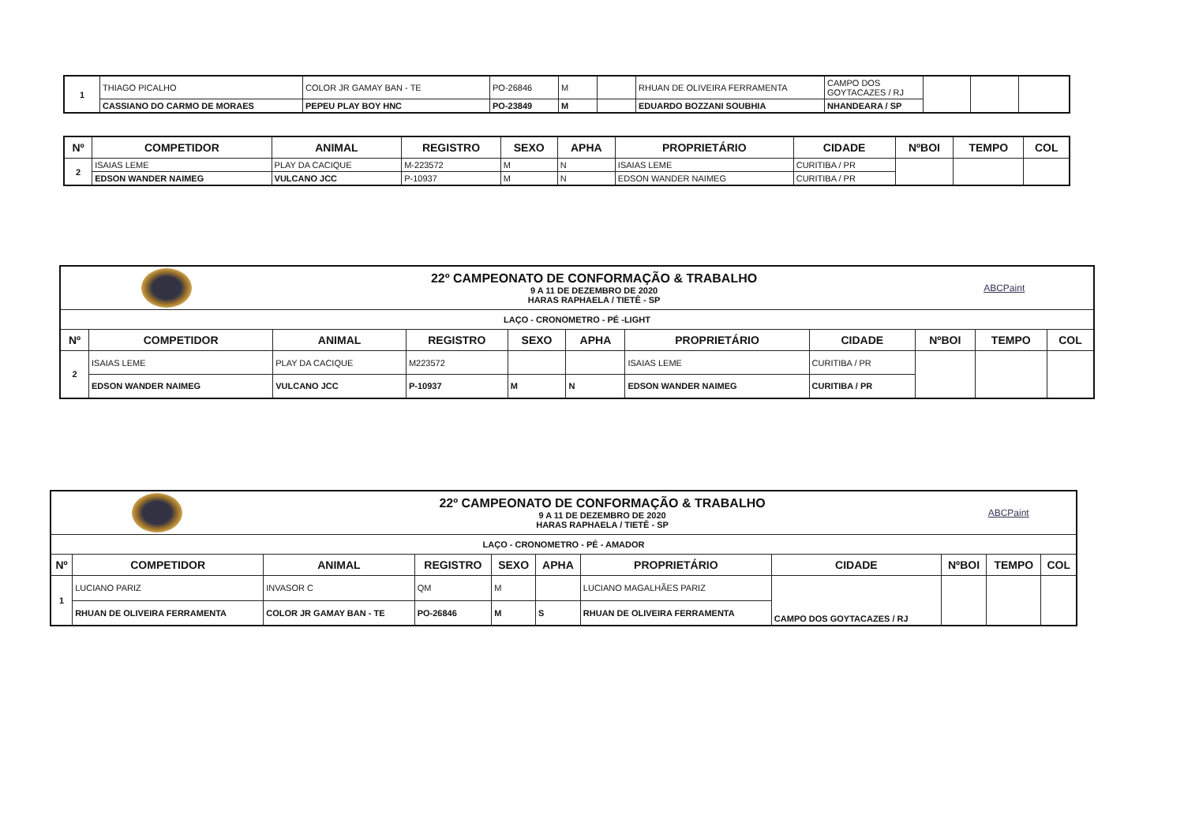| 1 | THIAGO PICALHO | COLOR JR GAMAY BAN - TE | PO-26846 | M | | RHUAN DE OLIVEIRA FERRAMENTA | CAMPO DOS GOYTACAZES / RJ | | | |
| | CASSIANO DO CARMO DE MORAES | PEPEU PLAY BOY HNC | PO-23849 | M | | EDUARDO BOZZANI SOUBHIA | NHANDEARA / SP | | | |
| Nº | COMPETIDOR | ANIMAL | REGISTRO | SEXO | APHA | PROPRIETÁRIO | CIDADE | NºBOI | TEMPO | COL |
| --- | --- | --- | --- | --- | --- | --- | --- | --- | --- | --- |
| 2 | ISAIAS LEME | PLAY DA CACIQUE | M-223572 | M | N | ISAIAS LEME | CURITIBA / PR | | | |
| | EDSON WANDER NAIMEG | VULCANO JCC | P-10937 | M | N | EDSON WANDER NAIMEG | CURITIBA / PR | | | |
| | | 22º CAMPEONATO DE CONFORMAÇÃO & TRABALHO 9 A 11 DE DEZEMBRO DE 2020 HARAS RAPHAELA / TIETÊ - SP | | | | | | ABCPaint | | |
| LAÇO - CRONOMETRO - PÉ -LIGHT | | | | | | | | | | |
| Nº | COMPETIDOR | ANIMAL | REGISTRO | SEXO | APHA | PROPRIETÁRIO | CIDADE | NºBOI | TEMPO | COL |
| 2 | ISAIAS LEME | PLAY DA CACIQUE | M223572 | | | ISAIAS LEME | CURITIBA / PR | | | |
| | EDSON WANDER NAIMEG | VULCANO JCC | P-10937 | M | N | EDSON WANDER NAIMEG | CURITIBA / PR | | | |
| | | 22º CAMPEONATO DE CONFORMAÇÃO & TRABALHO 9 A 11 DE DEZEMBRO DE 2020 HARAS RAPHAELA / TIETÊ - SP | | | | | | ABCPaint | | |
| LAÇO - CRONOMETRO - PÉ - AMADOR | | | | | | | | | | |
| Nº | COMPETIDOR | ANIMAL | REGISTRO | SEXO | APHA | PROPRIETÁRIO | CIDADE | NºBOI | TEMPO | COL |
| 1 | LUCIANO PARIZ | INVASOR C | QM | M | | LUCIANO MAGALHÃES PARIZ | CAMPO DOS GOYTACAZES / RJ | | | |
| | RHUAN DE OLIVEIRA FERRAMENTA | COLOR JR GAMAY BAN - TE | PO-26846 | M | S | RHUAN DE OLIVEIRA FERRAMENTA | | | | |